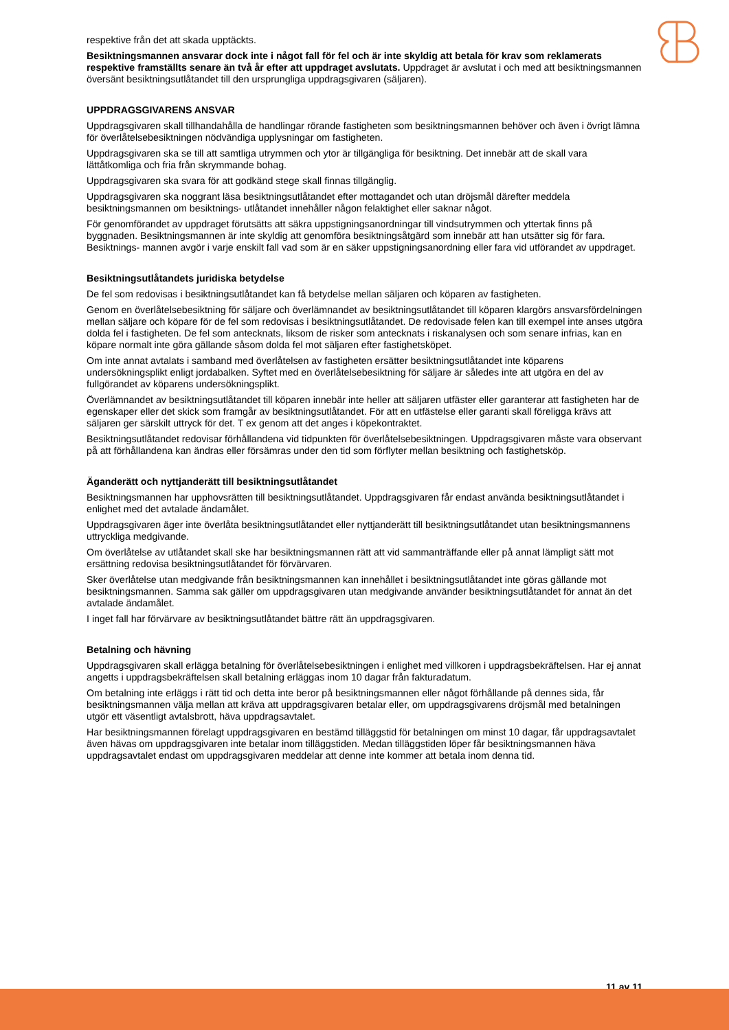respektive från det att skada upptäckts.
Besiktningsmannen ansvarar dock inte i något fall för fel och är inte skyldig att betala för krav som reklamerats respektive framställts senare än två år efter att uppdraget avslutats. Uppdraget är avslutat i och med att besiktningsmannen översänt besiktningsutlåtandet till den ursprungliga uppdragsgivaren (säljaren).
UPPDRAGSGIVARENS ANSVAR
Uppdragsgivaren skall tillhandahålla de handlingar rörande fastigheten som besiktningsmannen behöver och även i övrigt lämna för överlåtelsebesiktningen nödvändiga upplysningar om fastigheten.
Uppdragsgivaren ska se till att samtliga utrymmen och ytor är tillgängliga för besiktning. Det innebär att de skall vara lättåtkomliga och fria från skrymmande bohag.
Uppdragsgivaren ska svara för att godkänd stege skall finnas tillgänglig.
Uppdragsgivaren ska noggrant läsa besiktningsutlåtandet efter mottagandet och utan dröjsmål därefter meddela besiktningsmannen om besiktnings- utlåtandet innehåller någon felaktighet eller saknar något.
För genomförandet av uppdraget förutsätts att säkra uppstigningsanordningar till vindsutrymmen och yttertak finns på byggnaden. Besiktningsmannen är inte skyldig att genomföra besiktningsåtgärd som innebär att han utsätter sig för fara. Besiktnings- mannen avgör i varje enskilt fall vad som är en säker uppstigningsanordning eller fara vid utförandet av uppdraget.
Besiktningsutlåtandets juridiska betydelse
De fel som redovisas i besiktningsutlåtandet kan få betydelse mellan säljaren och köparen av fastigheten.
Genom en överlåtelsebesiktning för säljare och överlämnandet av besiktningsutlåtandet till köparen klargörs ansvarsfördelningen mellan säljare och köpare för de fel som redovisas i besiktningsutlåtandet. De redovisade felen kan till exempel inte anses utgöra dolda fel i fastigheten. De fel som antecknats, liksom de risker som antecknats i riskanalysen och som senare infrias, kan en köpare normalt inte göra gällande såsom dolda fel mot säljaren efter fastighetsköpet.
Om inte annat avtalats i samband med överlåtelsen av fastigheten ersätter besiktningsutlåtandet inte köparens undersökningsplikt enligt jordabalken. Syftet med en överlåtelsebesiktning för säljare är således inte att utgöra en del av fullgörandet av köparens undersökningsplikt.
Överlämnandet av besiktningsutlåtandet till köparen innebär inte heller att säljaren utfäster eller garanterar att fastigheten har de egenskaper eller det skick som framgår av besiktningsutlåtandet. För att en utfästelse eller garanti skall föreligga krävs att säljaren ger särskilt uttryck för det. T ex genom att det anges i köpekontraktet.
Besiktningsutlåtandet redovisar förhållandena vid tidpunkten för överlåtelsebesiktningen. Uppdragsgivaren måste vara observant på att förhållandena kan ändras eller försämras under den tid som förflyter mellan besiktning och fastighetsköp.
Äganderätt och nyttjanderätt till besiktningsutlåtandet
Besiktningsmannen har upphovsrätten till besiktningsutlåtandet. Uppdragsgivaren får endast använda besiktningsutlåtandet i enlighet med det avtalade ändamålet.
Uppdragsgivaren äger inte överlåta besiktningsutlåtandet eller nyttjanderätt till besiktningsutlåtandet utan besiktningsmannens uttryckliga medgivande.
Om överlåtelse av utlåtandet skall ske har besiktningsmannen rätt att vid sammanträffande eller på annat lämpligt sätt mot ersättning redovisa besiktningsutlåtandet för förvärvaren.
Sker överlåtelse utan medgivande från besiktningsmannen kan innehållet i besiktningsutlåtandet inte göras gällande mot besiktningsmannen. Samma sak gäller om uppdragsgivaren utan medgivande använder besiktningsutlåtandet för annat än det avtalade ändamålet.
I inget fall har förvärvare av besiktningsutlåtandet bättre rätt än uppdragsgivaren.
Betalning och hävning
Uppdragsgivaren skall erlägga betalning för överlåtelsebesiktningen i enlighet med villkoren i uppdragsbekräftelsen. Har ej annat angetts i uppdragsbekräftelsen skall betalning erläggas inom 10 dagar från fakturadatum.
Om betalning inte erläggs i rätt tid och detta inte beror på besiktningsmannen eller något förhållande på dennes sida, får besiktningsmannen välja mellan att kräva att uppdragsgivaren betalar eller, om uppdragsgivarens dröjsmål med betalningen utgör ett väsentligt avtalsbrott, häva uppdragsavtalet.
Har besiktningsmannen förelagt uppdragsgivaren en bestämd tilläggstid för betalningen om minst 10 dagar, får uppdragsavtalet även hävas om uppdragsgivaren inte betalar inom tilläggstiden. Medan tilläggstiden löper får besiktningsmannen häva uppdragsavtalet endast om uppdragsgivaren meddelar att denne inte kommer att betala inom denna tid.
11 av 11